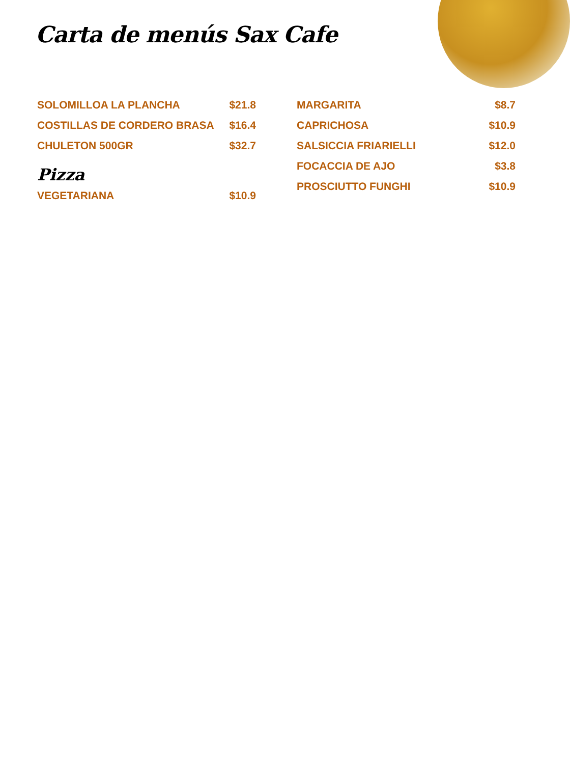Carta de menús Sax Cafe
SOLOMILLOA LA PLANCHA $21.8
COSTILLAS DE CORDERO BRASA $16.4
CHULETON 500GR $32.7
Pizza
VEGETARIANA $10.9
MARGARITA $8.7
CAPRICHOSA $10.9
SALSICCIA FRIARIELLI $12.0
FOCACCIA DE AJO $3.8
PROSCIUTTO FUNGHI $10.9